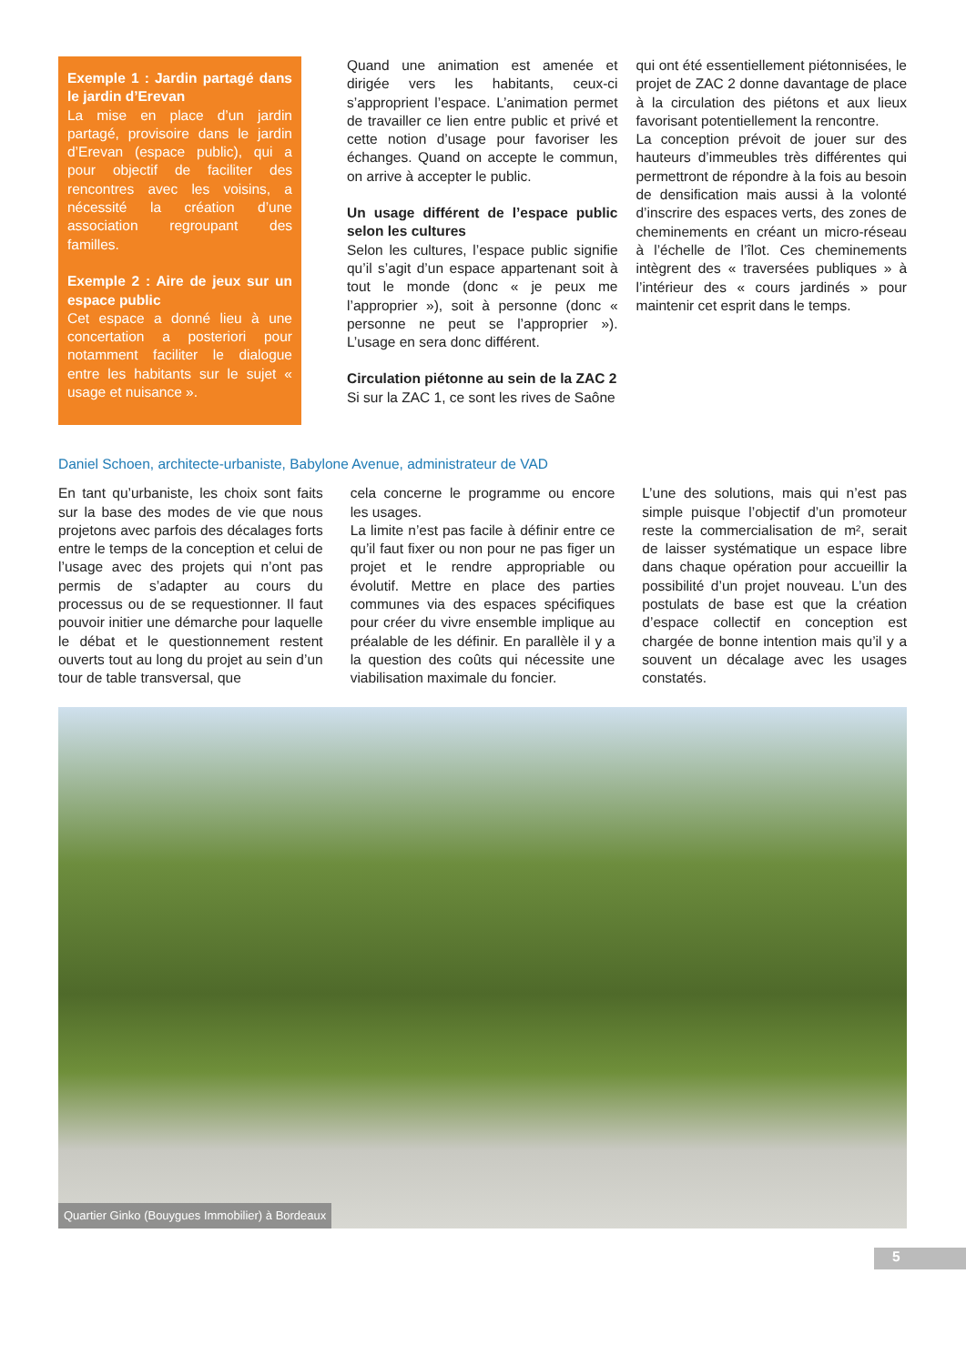Exemple 1 : Jardin partagé dans le jardin d’Erevan
La mise en place d’un jardin partagé, provisoire dans le jardin d’Erevan (espace public), qui a pour objectif de faciliter des rencontres avec les voisins, a nécessité la création d’une association regroupant des familles.
Exemple 2 : Aire de jeux sur un espace public
Cet espace a donné lieu à une concertation a posteriori pour notamment faciliter le dialogue entre les habitants sur le sujet « usage et nuisance ».
Quand une animation est amenée et dirigée vers les habitants, ceux-ci s’approprient l’espace. L’animation permet de travailler ce lien entre public et privé et cette notion d’usage pour favoriser les échanges. Quand on accepte le commun, on arrive à accepter le public.
Un usage différent de l’espace public selon les cultures
Selon les cultures, l’espace public signifie qu’il s’agit d’un espace appartenant soit à tout le monde (donc « je peux me l’approprier »), soit à personne (donc « personne ne peut se l’approprier »). L’usage en sera donc différent.
Circulation piétonne au sein de la ZAC 2
Si sur la ZAC 1, ce sont les rives de Saône
qui ont été essentiellement piétonnisées, le projet de ZAC 2 donne davantage de place à la circulation des piétons et aux lieux favorisant potentiellement la rencontre.
La conception prévoit de jouer sur des hauteurs d’immeubles très différentes qui permettront de répondre à la fois au besoin de densification mais aussi à la volonté d’inscrire des espaces verts, des zones de cheminements en créant un micro-réseau à l’échelle de l’îlot. Ces cheminements intègrent des « traversées publiques » à l’intérieur des « cours jardinés » pour maintenir cet esprit dans le temps.
Daniel Schoen, architecte-urbaniste, Babylone Avenue, administrateur de VAD
En tant qu’urbaniste, les choix sont faits sur la base des modes de vie que nous projetons avec parfois des décalages forts entre le temps de la conception et celui de l’usage avec des projets qui n’ont pas permis de s’adapter au cours du processus ou de se requestionner. Il faut pouvoir initier une démarche pour laquelle le débat et le questionnement restent ouverts tout au long du projet au sein d’un tour de table transversal, que
cela concerne le programme ou encore les usages.
La limite n’est pas facile à définir entre ce qu’il faut fixer ou non pour ne pas figer un projet et le rendre appropriable ou évolutif. Mettre en place des parties communes via des espaces spécifiques pour créer du vivre ensemble implique au préalable de les définir. En parallèle il y a la question des coûts qui nécessite une viabilisation maximale du foncier.
L’une des solutions, mais qui n’est pas simple puisque l’objectif d’un promoteur reste la commercialisation de m², serait de laisser systématique un espace libre dans chaque opération pour accueillir la possibilité d’un projet nouveau. L’un des postulats de base est que la création d’espace collectif en conception est chargée de bonne intention mais qu’il y a souvent un décalage avec les usages constatés.
Quartier Ginko (Bouygues Immobilier) à Bordeaux
5